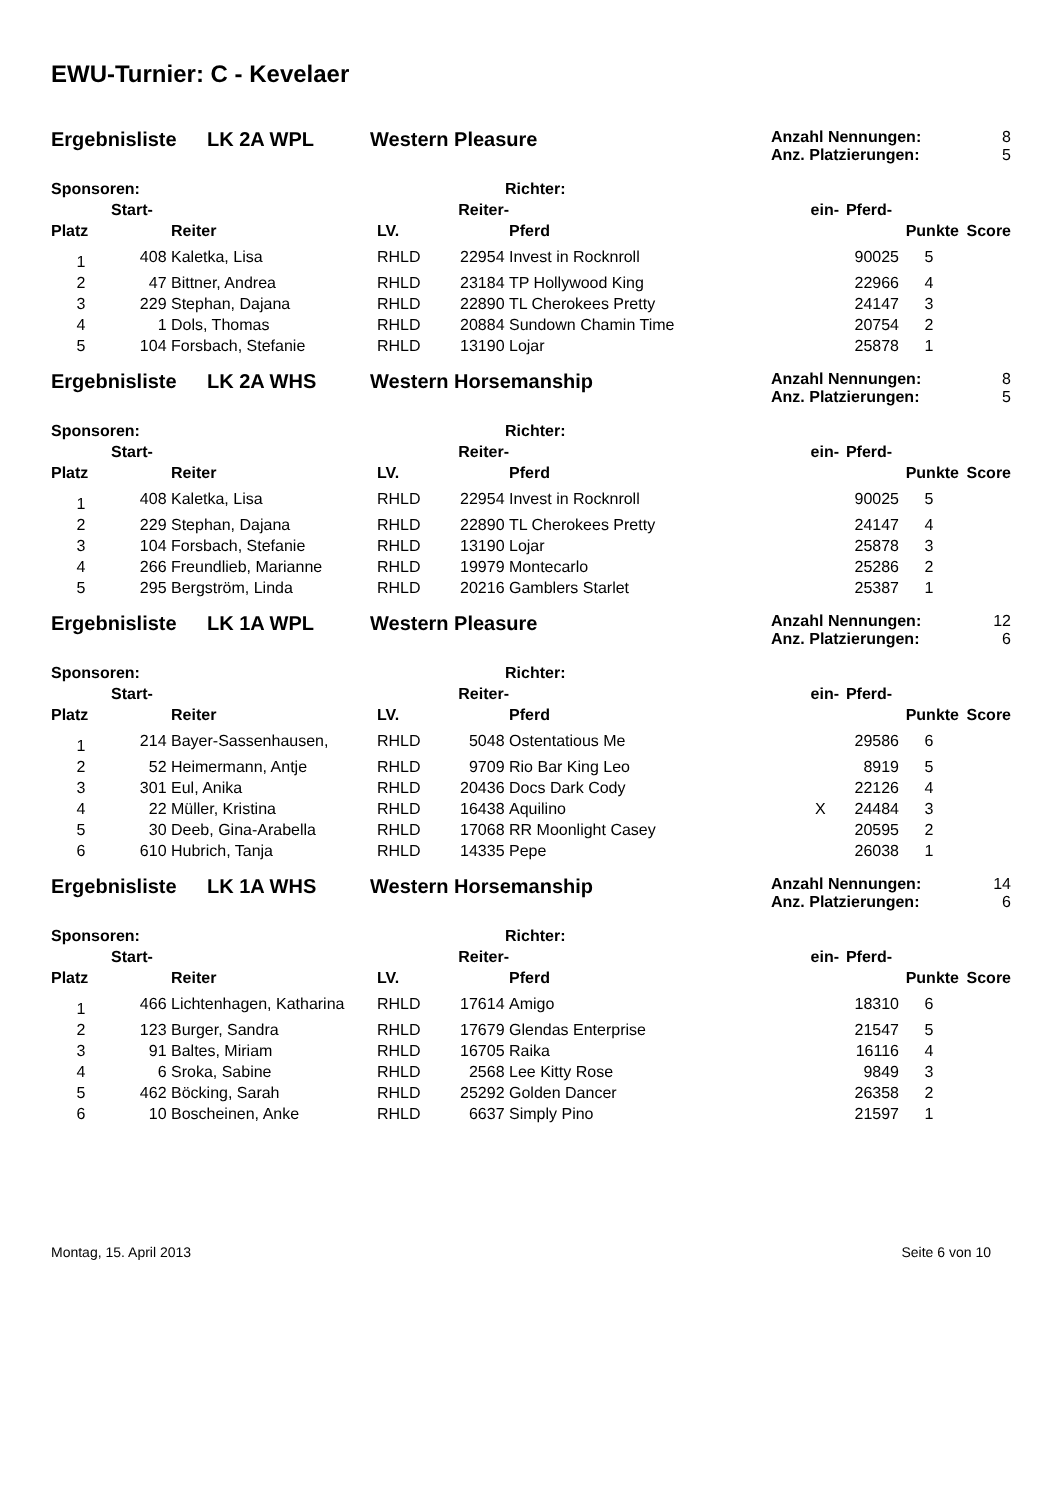EWU-Turnier: C - Kevelaer
Ergebnisliste LK 2A WPL Western Pleasure
Anzahl Nennungen: 8
Anz. Platzierungen: 5
| Sponsoren: | | | Richter: | | | | | | |
| --- | --- | --- | --- | --- | --- | --- | --- | --- | --- |
| | Start- | | | Reiter- | | ein- | Pferd- | | |
| Platz | | Reiter | LV. | | Pferd | | | Punkte | Score |
| 1 | 408 | Kaletka, Lisa | RHLD | 22954 | Invest in Rocknroll | | 90025 | 5 | |
| 2 | 47 | Bittner, Andrea | RHLD | 23184 | TP Hollywood King | | 22966 | 4 | |
| 3 | 229 | Stephan, Dajana | RHLD | 22890 | TL Cherokees Pretty | | 24147 | 3 | |
| 4 | 1 | Dols, Thomas | RHLD | 20884 | Sundown Chamin Time | | 20754 | 2 | |
| 5 | 104 | Forsbach, Stefanie | RHLD | 13190 | Lojar | | 25878 | 1 | |
Ergebnisliste LK 2A WHS Western Horsemanship
Anzahl Nennungen: 8
Anz. Platzierungen: 5
| Sponsoren: | | | Richter: | | | | | | |
| --- | --- | --- | --- | --- | --- | --- | --- | --- | --- |
| | Start- | | | Reiter- | | ein- | Pferd- | | |
| Platz | | Reiter | LV. | | Pferd | | | Punkte | Score |
| 1 | 408 | Kaletka, Lisa | RHLD | 22954 | Invest in Rocknroll | | 90025 | 5 | |
| 2 | 229 | Stephan, Dajana | RHLD | 22890 | TL Cherokees Pretty | | 24147 | 4 | |
| 3 | 104 | Forsbach, Stefanie | RHLD | 13190 | Lojar | | 25878 | 3 | |
| 4 | 266 | Freundlieb, Marianne | RHLD | 19979 | Montecarlo | | 25286 | 2 | |
| 5 | 295 | Bergström, Linda | RHLD | 20216 | Gamblers Starlet | | 25387 | 1 | |
Ergebnisliste LK 1A WPL Western Pleasure
Anzahl Nennungen: 12
Anz. Platzierungen: 6
| Sponsoren: | | | Richter: | | | | | | |
| --- | --- | --- | --- | --- | --- | --- | --- | --- | --- |
| | Start- | | | Reiter- | | ein- | Pferd- | | |
| Platz | | Reiter | LV. | | Pferd | | | Punkte | Score |
| 1 | 214 | Bayer-Sassenhausen, | RHLD | 5048 | Ostentatious Me | | 29586 | 6 | |
| 2 | 52 | Heimermann, Antje | RHLD | 9709 | Rio Bar King Leo | | 8919 | 5 | |
| 3 | 301 | Eul, Anika | RHLD | 20436 | Docs Dark Cody | | 22126 | 4 | |
| 4 | 22 | Müller, Kristina | RHLD | 16438 | Aquilino | X | 24484 | 3 | |
| 5 | 30 | Deeb, Gina-Arabella | RHLD | 17068 | RR Moonlight Casey | | 20595 | 2 | |
| 6 | 610 | Hubrich, Tanja | RHLD | 14335 | Pepe | | 26038 | 1 | |
Ergebnisliste LK 1A WHS Western Horsemanship
Anzahl Nennungen: 14
Anz. Platzierungen: 6
| Sponsoren: | | | Richter: | | | | | | |
| --- | --- | --- | --- | --- | --- | --- | --- | --- | --- |
| | Start- | | | Reiter- | | ein- | Pferd- | | |
| Platz | | Reiter | LV. | | Pferd | | | Punkte | Score |
| 1 | 466 | Lichtenhagen, Katharina | RHLD | 17614 | Amigo | | 18310 | 6 | |
| 2 | 123 | Burger, Sandra | RHLD | 17679 | Glendas Enterprise | | 21547 | 5 | |
| 3 | 91 | Baltes, Miriam | RHLD | 16705 | Raika | | 16116 | 4 | |
| 4 | 6 | Sroka, Sabine | RHLD | 2568 | Lee Kitty Rose | | 9849 | 3 | |
| 5 | 462 | Böcking, Sarah | RHLD | 25292 | Golden Dancer | | 26358 | 2 | |
| 6 | 10 | Boscheinen, Anke | RHLD | 6637 | Simply Pino | | 21597 | 1 | |
Montag, 15. April 2013 Seite 6 von 10